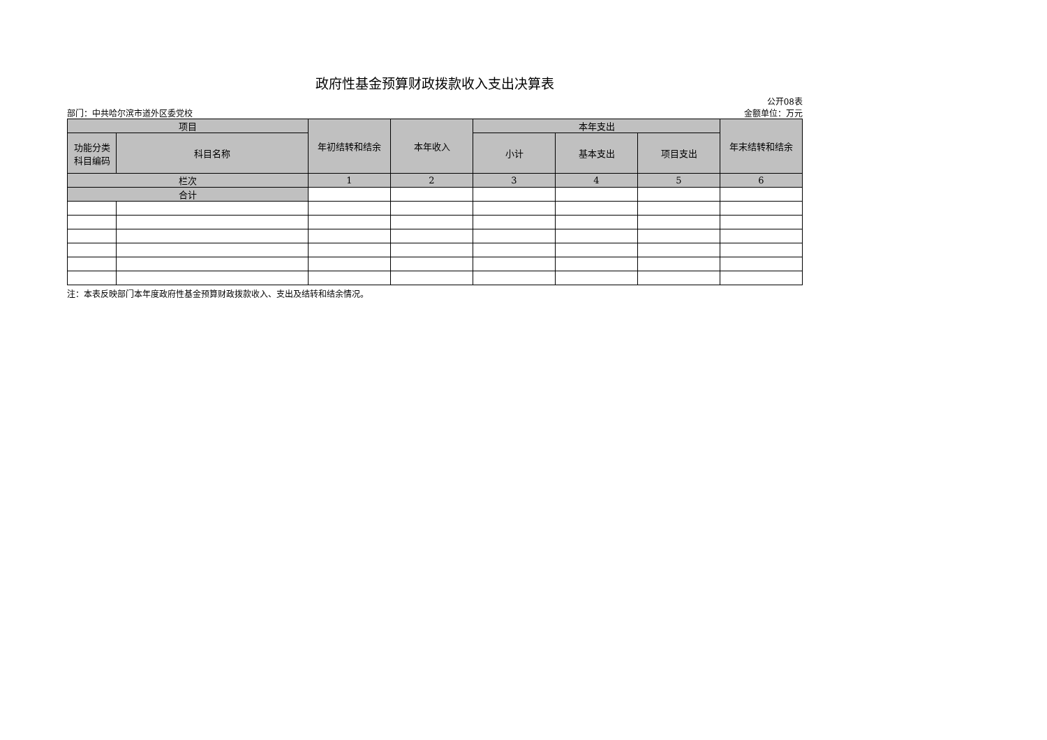政府性基金预算财政拨款收入支出决算表
公开08表
部门：中共哈尔滨市道外区委党校 金额单位：万元
| 项目 | | 年初结转和结余 | 本年收入 | 本年支出 | | | 年末结转和结余 |
| --- | --- | --- | --- | --- | --- | --- | --- |
| 功能分类 科目编码 | 科目名称 | | | 小计 | 基本支出 | 项目支出 | |
| 栏次 | | 1 | 2 | 3 | 4 | 5 | 6 |
| 合计 | | | | | | | |
注：本表反映部门本年度政府性基金预算财政拨款收入、支出及结转和结余情况。